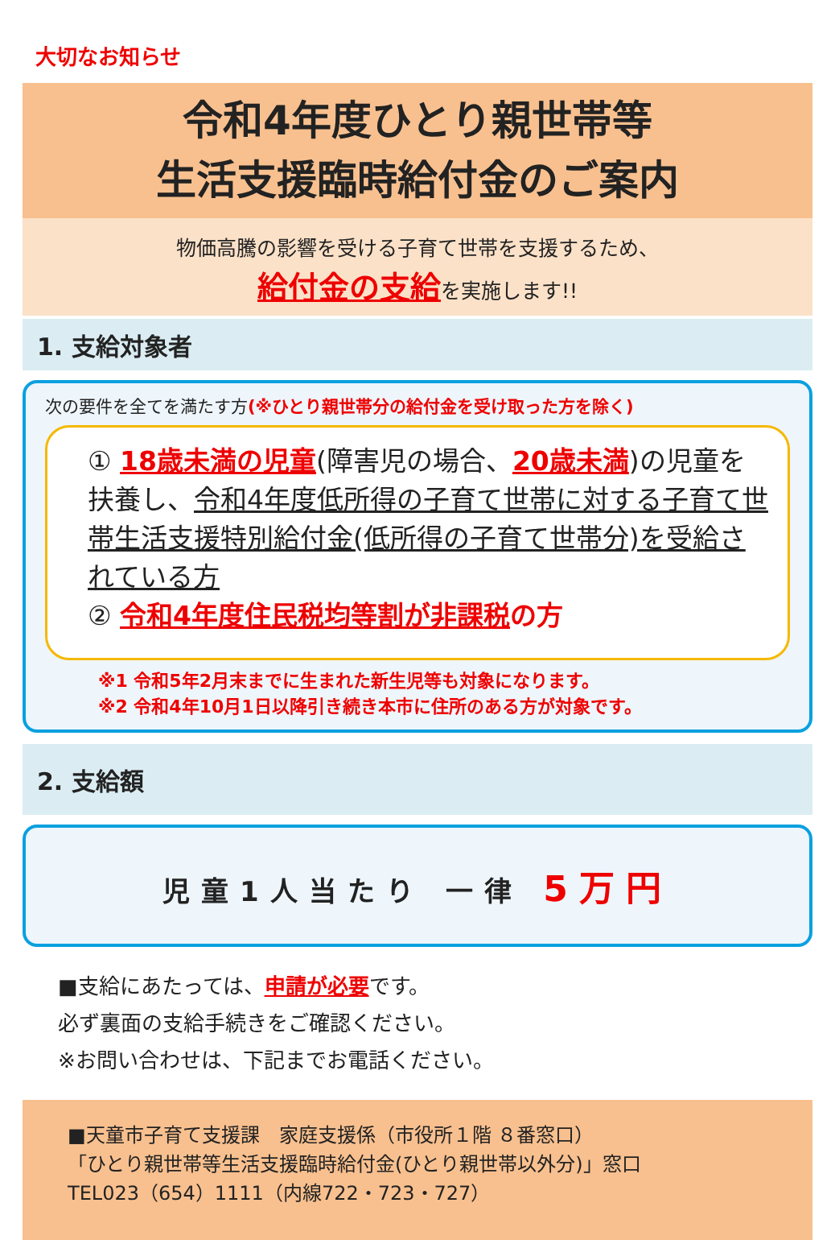大切なお知らせ
令和4年度ひとり親世帯等
生活支援臨時給付金のご案内
物価高騰の影響を受ける子育て世帯を支援するため、
給付金の支給を実施します!!
1. 支給対象者
次の要件を全てを満たす方(※ひとり親世帯分の給付金を受け取った方を除く)
① 18歳未満の児童(障害児の場合、20歳未満)の児童を扶養し、令和4年度低所得の子育て世帯に対する子育て世帯生活支援特別給付金(低所得の子育て世帯分)を受給されている方
② 令和4年度住民税均等割が非課税の方
※1 令和5年2月末までに生まれた新生児等も対象になります。
※2 令和4年10月1日以降引き続き本市に住所のある方が対象です。
2. 支給額
児童1人当たり 一律 5万円
■支給にあたっては、申請が必要です。
必ず裏面の支給手続きをご確認ください。
※お問い合わせは、下記までお電話ください。
■天童市子育て支援課　家庭支援係（市役所１階 ８番窓口）
「ひとり親世帯等生活支援臨時給付金(ひとり親世帯以外分)」窓口
TEL023（654）1111（内線722・723・727）